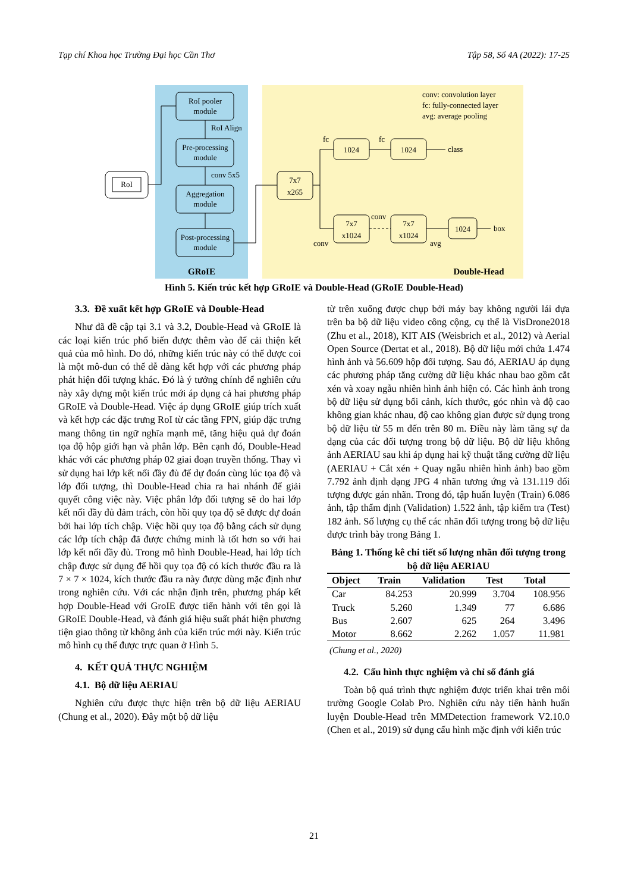Tạp chí Khoa học Trường Đại học Cần Thơ Tập 58, Số 4A (2022): 17-25
RoI
RoI pooler
module
Pre-processing
module
Aggregation
module
Post-processing
module
7x7
x265
1024
1024
7x7
x1024
7x7
x1024
1024
GRoIE
Double-Head
RoI Align
conv 5x5
conv: convolution layer
fc: fully-connected layer
avg: average pooling
fc
fc
class
box
conv
conv
avg
Hình 5. Kiến trúc kết hợp GRoIE và Double-Head (GRoIE Double-Head)
3.3. Đề xuất kết hợp GRoIE và Double-Head
Như đã đề cập tại 3.1 và 3.2, Double-Head và GRoIE là các loại kiến trúc phổ biến được thêm vào để cải thiện kết quả của mô hình. Do đó, những kiến trúc này có thể được coi là một mô-đun có thể dễ dàng kết hợp với các phương pháp phát hiện đối tượng khác. Đó là ý tưởng chính để nghiên cứu này xây dựng một kiến trúc mới áp dụng cả hai phương pháp GRoIE và Double-Head. Việc áp dụng GRoIE giúp trích xuất và kết hợp các đặc trưng RoI từ các tầng FPN, giúp đặc trưng mang thông tin ngữ nghĩa mạnh mẽ, tăng hiệu quả dự đoán tọa độ hộp giới hạn và phân lớp. Bên cạnh đó, Double-Head khác với các phương pháp 02 giai đoạn truyền thống. Thay vì sử dụng hai lớp kết nối đầy đủ để dự đoán cùng lúc tọa độ và lớp đối tượng, thì Double-Head chia ra hai nhánh để giải quyết công việc này. Việc phân lớp đối tượng sẽ do hai lớp kết nối đầy đủ đảm trách, còn hồi quy tọa độ sẽ được dự đoán bởi hai lớp tích chập. Việc hồi quy tọa độ bằng cách sử dụng các lớp tích chập đã được chứng minh là tốt hơn so với hai lớp kết nối đầy đủ. Trong mô hình Double-Head, hai lớp tích chập được sử dụng để hồi quy tọa độ có kích thước đầu ra là 7 × 7 × 1024, kích thước đầu ra này được dùng mặc định như trong nghiên cứu. Với các nhận định trên, phương pháp kết hợp Double-Head với GroIE được tiến hành với tên gọi là GRoIE Double-Head, và đánh giá hiệu suất phát hiện phương tiện giao thông từ không ảnh của kiến trúc mới này. Kiến trúc mô hình cụ thể được trực quan ở Hình 5.
4. KẾT QUẢ THỰC NGHIỆM
4.1. Bộ dữ liệu AERIAU
Nghiên cứu được thực hiện trên bộ dữ liệu AERIAU (Chung et al., 2020). Đây một bộ dữ liệu
từ trên xuống được chụp bởi máy bay không người lái dựa trên ba bộ dữ liệu video công cộng, cụ thể là VisDrone2018 (Zhu et al., 2018), KIT AIS (Weisbrich et al., 2012) và Aerial Open Source (Dertat et al., 2018). Bộ dữ liệu mới chứa 1.474 hình ảnh và 56.609 hộp đối tượng. Sau đó, AERIAU áp dụng các phương pháp tăng cường dữ liệu khác nhau bao gồm cắt xén và xoay ngẫu nhiên hình ảnh hiện có. Các hình ảnh trong bộ dữ liệu sử dụng bối cảnh, kích thước, góc nhìn và độ cao không gian khác nhau, độ cao không gian được sử dụng trong bộ dữ liệu từ 55 m đến trên 80 m. Điều này làm tăng sự đa dạng của các đối tượng trong bộ dữ liệu. Bộ dữ liệu không ảnh AERIAU sau khi áp dụng hai kỹ thuật tăng cường dữ liệu (AERIAU + Cắt xén + Quay ngẫu nhiên hình ảnh) bao gồm 7.792 ảnh định dạng JPG 4 nhãn tương ứng và 131.119 đối tượng được gán nhãn. Trong đó, tập huấn luyện (Train) 6.086 ảnh, tập thẩm định (Validation) 1.522 ảnh, tập kiểm tra (Test) 182 ảnh. Số lượng cụ thể các nhãn đối tượng trong bộ dữ liệu được trình bày trong Bảng 1.
Bảng 1. Thống kê chi tiết số lượng nhãn đối tượng trong bộ dữ liệu AERIAU
| Object | Train | Validation | Test | Total |
| --- | --- | --- | --- | --- |
| Car | 84.253 | 20.999 | 3.704 | 108.956 |
| Truck | 5.260 | 1.349 | 77 | 6.686 |
| Bus | 2.607 | 625 | 264 | 3.496 |
| Motor | 8.662 | 2.262 | 1.057 | 11.981 |
(Chung et al., 2020)
4.2. Cấu hình thực nghiệm và chỉ số đánh giá
Toàn bộ quá trình thực nghiệm được triển khai trên môi trường Google Colab Pro. Nghiên cứu này tiến hành huấn luyện Double-Head trên MMDetection framework V2.10.0 (Chen et al., 2019) sử dụng cấu hình mặc định với kiến trúc
21